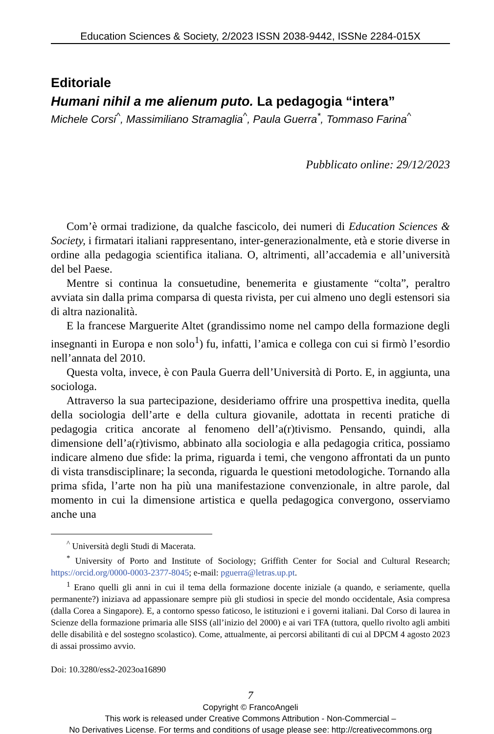Education Sciences & Society, 2/2023 ISSN 2038-9442, ISSNe 2284-015X
Editoriale
Humani nihil a me alienum puto. La pedagogia “intera”
Michele Corsi<sup>^</sup>, Massimiliano Stramaglia<sup>^</sup>, Paula Guerra<sup>*</sup>, Tommaso Farina<sup>^</sup>
Pubblicato online: 29/12/2023
Com’è ormai tradizione, da qualche fascicolo, dei numeri di Education Sciences & Society, i firmatari italiani rappresentano, inter-generazionalmente, età e storie diverse in ordine alla pedagogia scientifica italiana. O, altrimenti, all’accademia e all’università del bel Paese.
Mentre si continua la consuetudine, benemerita e giustamente “colta”, peraltro avviata sin dalla prima comparsa di questa rivista, per cui almeno uno degli estensori sia di altra nazionalità.
E la francese Marguerite Altet (grandissimo nome nel campo della formazione degli insegnanti in Europa e non solo<sup>1</sup>) fu, infatti, l’amica e collega con cui si firmò l’esordio nell’annata del 2010.
Questa volta, invece, è con Paula Guerra dell’Università di Porto. E, in aggiunta, una sociologa.
Attraverso la sua partecipazione, desideriamo offrire una prospettiva inedita, quella della sociologia dell’arte e della cultura giovanile, adottata in recenti pratiche di pedagogia critica ancorate al fenomeno dell’a(r)tivismo. Pensando, quindi, alla dimensione dell’a(r)tivismo, abbinato alla sociologia e alla pedagogia critica, possiamo indicare almeno due sfide: la prima, riguarda i temi, che vengono affrontati da un punto di vista transdisciplinare; la seconda, riguarda le questioni metodologiche. Tornando alla prima sfida, l’arte non ha più una manifestazione convenzionale, in altre parole, dal momento in cui la dimensione artistica e quella pedagogica convergono, osserviamo anche una
<sup>^</sup> Università degli Studi di Macerata.
<sup>*</sup> University of Porto and Institute of Sociology; Griffith Center for Social and Cultural Research; https://orcid.org/0000-0003-2377-8045; e-mail: pguerra@letras.up.pt.
<sup>1</sup> Erano quelli gli anni in cui il tema della formazione docente iniziale (a quando, e seriamente, quella permanente?) iniziava ad appassionare sempre più gli studiosi in specie del mondo occidentale, Asia compresa (dalla Corea a Singapore). E, a contorno spesso faticoso, le istituzioni e i governi italiani. Dal Corso di laurea in Scienze della formazione primaria alle SISS (all’inizio del 2000) e ai vari TFA (tuttora, quello rivolto agli ambiti delle disabilità e del sostegno scolastico). Come, attualmente, ai percorsi abilitanti di cui al DPCM 4 agosto 2023 di assai prossimo avvio.
Doi: 10.3280/ess2-2023oa16890
7
Copyright © FrancoAngeli
This work is released under Creative Commons Attribution - Non-Commercial –
No Derivatives License. For terms and conditions of usage please see: http://creativecommons.org